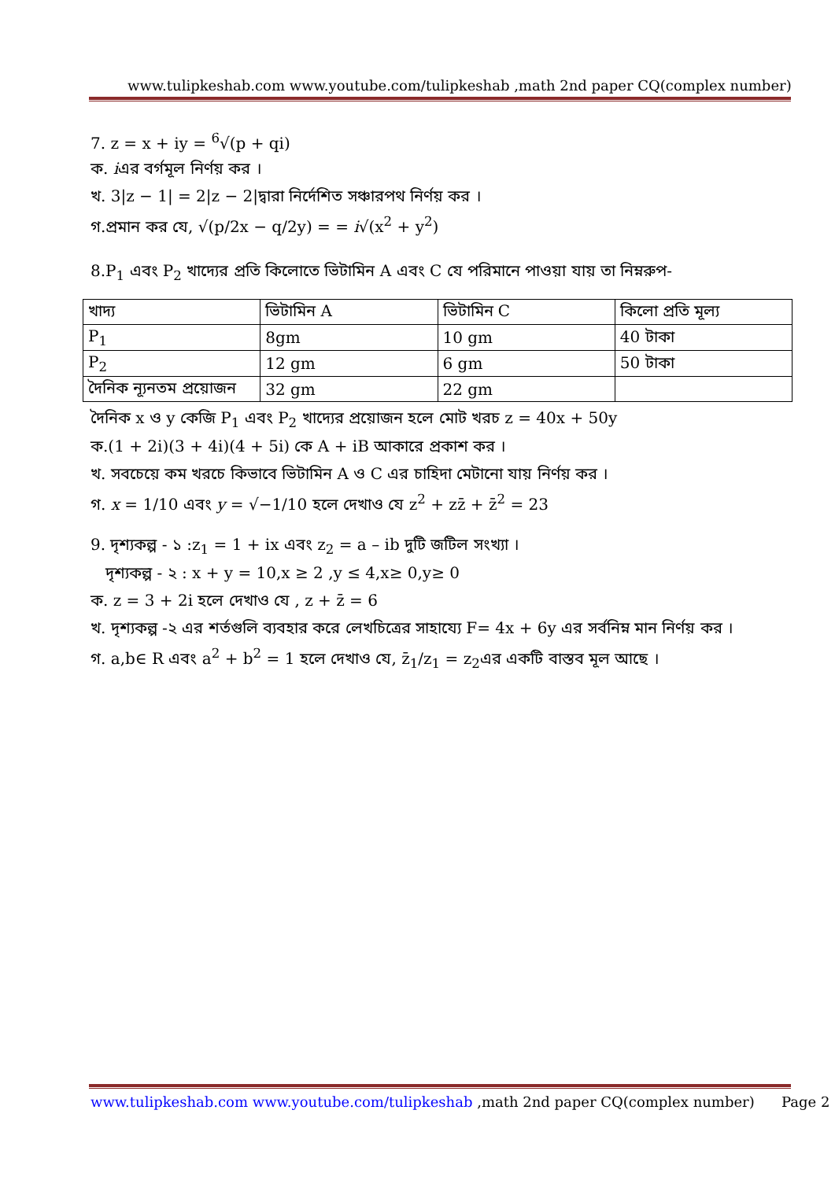www.tulipkeshab.com www.youtube.com/tulipkeshab ,math 2nd paper CQ(complex number)
7. z = x + iy = <sup>6</sup>√(p + qi)
ক. iএর বর্গমূল নির্ণয় কর ।
খ. 3|z − 1| = 2|z − 2|দ্বারা নির্দেশিত সঞ্চারপথ নির্ণয় কর ।
গ.প্রমান কর যে, √(p/2x − q/2y) = = i√(x<sup>2</sup> + y<sup>2</sup>)
8.P<sub>1</sub> এবং P<sub>2</sub> খাদ্যের প্রতি কিলোতে ভিটামিন A এবং C যে পরিমানে পাওয়া যায় তা নিম্নরুপ-
| খাদ্য | ভিটামিন A | ভিটামিন C | কিলো প্রতি মূল্য |
| P<sub>1</sub> | 8gm | 10 gm | 40 টাকা |
| P<sub>2</sub> | 12 gm | 6 gm | 50 টাকা |
| দৈনিক ন্যূনতম প্রয়োজন | 32 gm | 22 gm | |
দৈনিক x ও y কেজি P<sub>1</sub> এবং P<sub>2</sub> খাদ্যের প্রয়োজন হলে মোট খরচ z = 40x + 50y
ক.(1 + 2i)(3 + 4i)(4 + 5i) কে A + iB আকারে প্রকাশ কর ।
খ. সবচেয়ে কম খরচে কিভাবে ভিটামিন A ও C এর চাহিদা মেটানো যায় নির্ণয় কর ।
গ. x = 1/10 এবং y = √−1/10 হলে দেখাও যে z<sup>2</sup> + zz̄ + z̄<sup>2</sup> = 23
9. দৃশ্যকল্প - ১ :z<sub>1</sub> = 1 + ix এবং z<sub>2</sub> = a – ib দুটি জটিল সংখ্যা ।
দৃশ্যকল্প - ২ : x + y = 10,x ≥ 2 ,y ≤ 4,x≥ 0,y≥ 0
ক. z = 3 + 2i হলে দেখাও যে , z + z̄ = 6
খ. দৃশ্যকল্প -২ এর শর্তগুলি ব্যবহার করে লেখচিত্রের সাহায্যে F= 4x + 6y এর সর্বনিম্ন মান নির্ণয় কর ।
গ. a,b∈ R এবং a<sup>2</sup> + b<sup>2</sup> = 1 হলে দেখাও যে, z̄<sub>1</sub>/z<sub>1</sub> = z<sub>2</sub>এর একটি বাস্তব মূল আছে ।
www.tulipkeshab.com www.youtube.com/tulipkeshab ,math 2nd paper CQ(complex number) Page 2